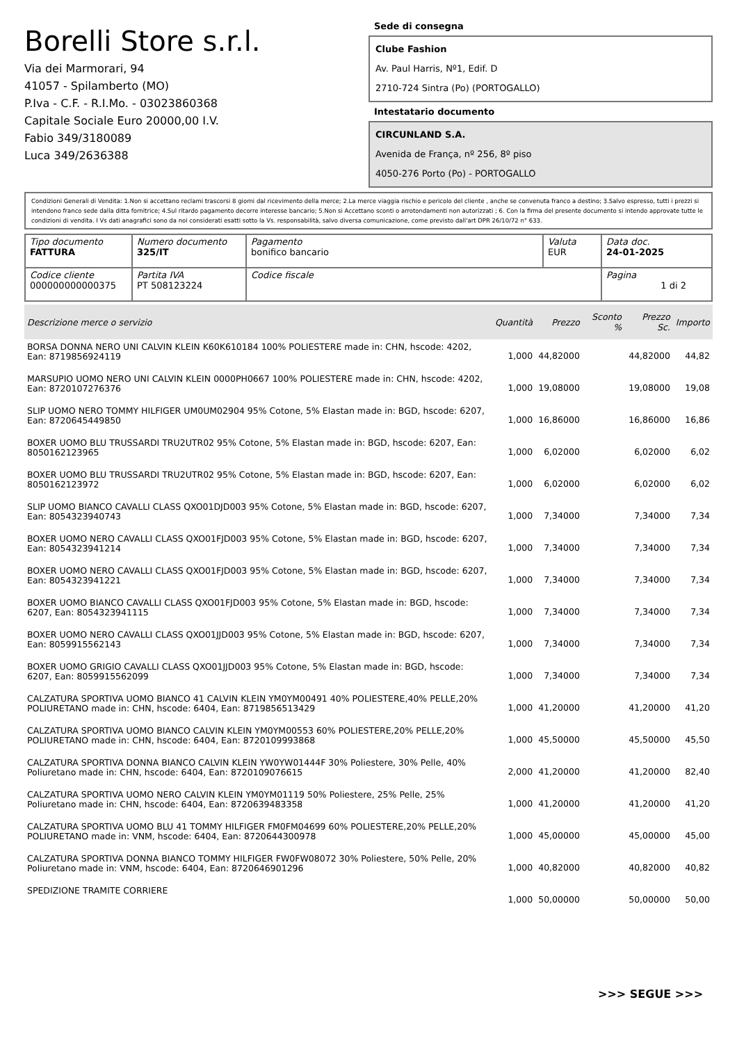Borelli Store s.r.l.
Via dei Marmorari, 94
41057 - Spilamberto (MO)
P.Iva - C.F. - R.I.Mo. - 03023860368
Capitale Sociale Euro 20000,00 I.V.
Fabio 349/3180089
Luca 349/2636388
Sede di consegna
Clube Fashion
Av. Paul Harris, Nº1, Edif. D
2710-724 Sintra (Po) (PORTOGALLO)
Intestatario documento
CIRCUNLAND S.A.
Avenida de França, nº 256, 8º piso
4050-276 Porto (Po) - PORTOGALLO
Condizioni Generali di Vendita: 1.Non si accettano reclami trascorsi 8 giorni dal ricevimento della merce; 2.La merce viaggia rischio e pericolo del cliente , anche se convenuta franco a destino; 3.Salvo espresso, tutti i prezzi si intendono franco sede dalla ditta fornitrice; 4.Sul ritardo pagamento decorre interesse bancario; 5.Non si Accettano sconti o arrotondamenti non autorizzati ; 6. Con la firma del presente documento si intendo approvate tutte le condizioni di vendita. I Vs dati anagrafici sono da noi considerati esatti sotto la Vs. responsabilità, salvo diversa comunicazione, come previsto dall'art DPR 26/10/72 n° 633.
| Tipo documento FATTURA | Numero documento 325/IT | Pagamento bonifico bancario | Valuta EUR | Data doc. 24-01-2025 |
| Codice cliente 000000000000375 | Partita IVA PT 508123224 | Codice fiscale | | Pagina 1 di 2 |
| Descrizione merce o servizio | Quantità | Prezzo | Sconto % | Prezzo Sc. | Importo |
| --- | --- | --- | --- | --- | --- |
| BORSA DONNA NERO UNI CALVIN KLEIN K60K610184 100% POLIESTERE made in: CHN, hscode: 4202, Ean: 8719856924119 | 1,000 | 44,82000 | | 44,82000 | 44,82 |
| MARSUPIO UOMO NERO UNI CALVIN KLEIN 0000PH0667 100% POLIESTERE made in: CHN, hscode: 4202, Ean: 8720107276376 | 1,000 | 19,08000 | | 19,08000 | 19,08 |
| SLIP UOMO NERO TOMMY HILFIGER UM0UM02904 95% Cotone, 5% Elastan made in: BGD, hscode: 6207, Ean: 8720645449850 | 1,000 | 16,86000 | | 16,86000 | 16,86 |
| BOXER UOMO BLU TRUSSARDI TRU2UTR02 95% Cotone, 5% Elastan made in: BGD, hscode: 6207, Ean: 8050162123965 | 1,000 | 6,02000 | | 6,02000 | 6,02 |
| BOXER UOMO BLU TRUSSARDI TRU2UTR02 95% Cotone, 5% Elastan made in: BGD, hscode: 6207, Ean: 8050162123972 | 1,000 | 6,02000 | | 6,02000 | 6,02 |
| SLIP UOMO BIANCO CAVALLI CLASS QXO01DJD003 95% Cotone, 5% Elastan made in: BGD, hscode: 6207, Ean: 8054323940743 | 1,000 | 7,34000 | | 7,34000 | 7,34 |
| BOXER UOMO NERO CAVALLI CLASS QXO01FJD003 95% Cotone, 5% Elastan made in: BGD, hscode: 6207, Ean: 8054323941214 | 1,000 | 7,34000 | | 7,34000 | 7,34 |
| BOXER UOMO NERO CAVALLI CLASS QXO01FJD003 95% Cotone, 5% Elastan made in: BGD, hscode: 6207, Ean: 8054323941221 | 1,000 | 7,34000 | | 7,34000 | 7,34 |
| BOXER UOMO BIANCO CAVALLI CLASS QXO01FJD003 95% Cotone, 5% Elastan made in: BGD, hscode: 6207, Ean: 8054323941115 | 1,000 | 7,34000 | | 7,34000 | 7,34 |
| BOXER UOMO NERO CAVALLI CLASS QXO01JJD003 95% Cotone, 5% Elastan made in: BGD, hscode: 6207, Ean: 8059915562143 | 1,000 | 7,34000 | | 7,34000 | 7,34 |
| BOXER UOMO GRIGIO CAVALLI CLASS QXO01JJD003 95% Cotone, 5% Elastan made in: BGD, hscode: 6207, Ean: 8059915562099 | 1,000 | 7,34000 | | 7,34000 | 7,34 |
| CALZATURA SPORTIVA UOMO BIANCO 41 CALVIN KLEIN YM0YM00491 40% POLIESTERE,40% PELLE,20% POLIURETANO made in: CHN, hscode: 6404, Ean: 8719856513429 | 1,000 | 41,20000 | | 41,20000 | 41,20 |
| CALZATURA SPORTIVA UOMO BIANCO CALVIN KLEIN YM0YM00553 60% POLIESTERE,20% PELLE,20% POLIURETANO made in: CHN, hscode: 6404, Ean: 8720109993868 | 1,000 | 45,50000 | | 45,50000 | 45,50 |
| CALZATURA SPORTIVA DONNA BIANCO CALVIN KLEIN YW0YW01444F 30% Poliestere, 30% Pelle, 40% Poliuretano made in: CHN, hscode: 6404, Ean: 8720109076615 | 2,000 | 41,20000 | | 41,20000 | 82,40 |
| CALZATURA SPORTIVA UOMO NERO CALVIN KLEIN YM0YM01119 50% Poliestere, 25% Pelle, 25% Poliuretano made in: CHN, hscode: 6404, Ean: 8720639483358 | 1,000 | 41,20000 | | 41,20000 | 41,20 |
| CALZATURA SPORTIVA UOMO BLU 41 TOMMY HILFIGER FM0FM04699 60% POLIESTERE,20% PELLE,20% POLIURETANO made in: VNM, hscode: 6404, Ean: 8720644300978 | 1,000 | 45,00000 | | 45,00000 | 45,00 |
| CALZATURA SPORTIVA DONNA BIANCO TOMMY HILFIGER FW0FW08072 30% Poliestere, 50% Pelle, 20% Poliuretano made in: VNM, hscode: 6404, Ean: 8720646901296 | 1,000 | 40,82000 | | 40,82000 | 40,82 |
| SPEDIZIONE TRAMITE CORRIERE | 1,000 | 50,00000 | | 50,00000 | 50,00 |
>>> SEGUE >>>